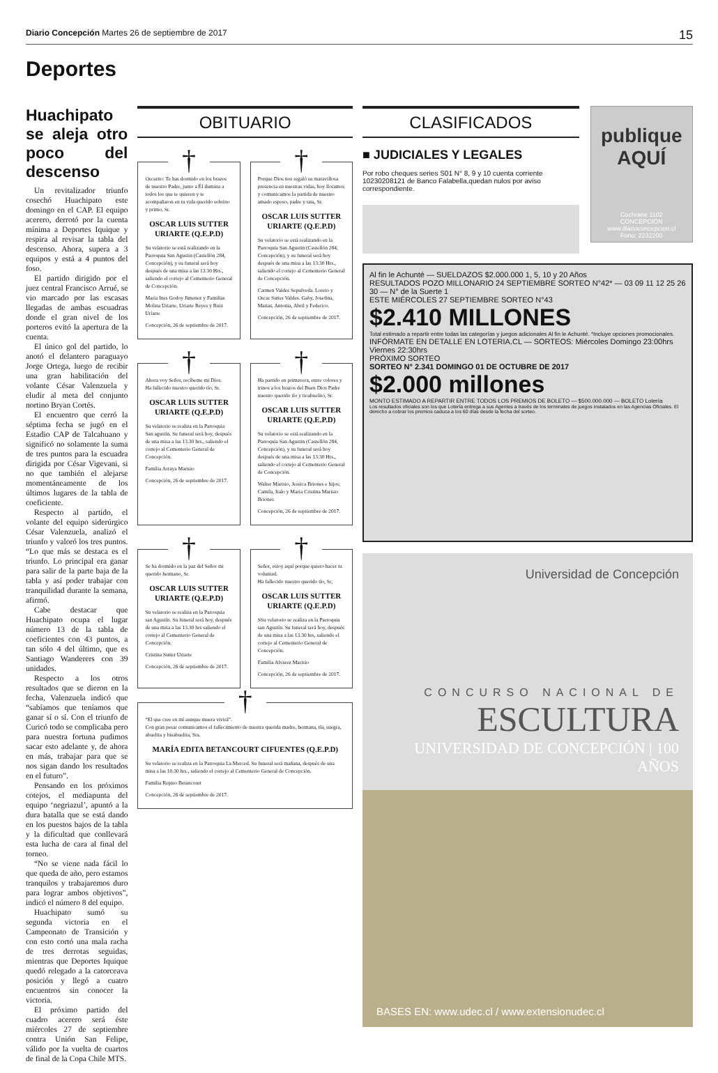Diario Concepción Martes 26 de septiembre de 2017 15
Deportes
Huachipato se aleja otro poco del descenso
Un revitalizador triunfo cosechó Huachipato este domingo en el CAP. El equipo acerero, derrotó por la cuenta mínima a Deportes Iquique y respira al revisar la tabla del descenso. Ahora, supera a 3 equipos y está a 4 puntos del foso.
El partido dirigido por el juez central Francisco Arrué, se vio marcado por las escasas llegadas de ambas escuadras donde el gran nivel de los porteros evitó la apertura de la cuenta.
El único gol del partido, lo anotó el delantero paraguayo Jorge Ortega, luego de recibir una gran habilitación del volante César Valenzuela y eludir al meta del conjunto nortino Bryan Cortés.
El encuentro que cerró la séptima fecha se jugó en el Estadio CAP de Talcahuano y significó no solamente la suma de tres puntos para la escuadra dirigida por César Vigevani, si no que también el alejarse momentáneamente de los últimos lugares de la tabla de coeficiente.
Respecto al partido, el volante del equipo siderúrgico César Valenzuela, analizó el triunfo y valoró los tres puntos. “Lo que más se destaca es el triunfo. Lo principal era ganar para salir de la parte baja de la tabla y así poder trabajar con tranquilidad durante la semana, afirmó.
Cabe destacar que Huachipato ocupa el lugar número 13 de la tabla de coeficientes con 43 puntos, a tan sólo 4 del último, que es Santiago Wanderers con 39 unidades.
Respecto a los otros resultados que se dieron en la fecha, Valenzuela indicó que “sabíamos que teníamos que ganar sí o sí. Con el triunfo de Curicó todo se complicaba pero para nuestra fortuna pudimos sacar esto adelante y, de ahora en más, trabajar para que se nos sigan dando los resultados en el futuro”.
Pensando en los próximos cotejos, el mediapunta del equipo ‘negriazul’, apuntó a la dura batalla que se está dando en los puestos bajos de la tabla y la dificultad que conllevará esta lucha de cara al final del torneo.
“No se viene nada fácil lo que queda de año, pero estamos tranquilos y trabajaremos duro para lograr ambos objetivos”, indicó el número 8 del equipo.
Huachipato sumó su segunda victoria en el Campeonato de Transición y con esto cortó una mala racha de tres derrotas seguidas, mientras que Deportes Iquique quedó relegado a la catorceava posición y llegó a cuatro encuentros sin conocer la victoria.
El próximo partido del cuadro acerero será éste miércoles 27 de septiembre contra Unión San Felipe, válido por la vuelta de cuartos de final de la Copa Chile MTS.
OBITUARIO
†
Oscarito: Te has dormido en los brazos de nuestro Padre, junto a Él ilumina a todos los que te quieren y te acompañaron en tu vida querido sobrino y primo, Sr.
OSCAR LUIS SUTTER URIARTE (Q.E.P.D)
Su velatorio se está realizando en la Parroquia San Agustin (Castellón 284, Concepción), y su funeral será hoy después de una misa a las 13.30 Hrs., saliendo el cortejo al Cementerio General de Concepción.
Maria Ines Godoy Jimenez y Familias Molina Uriarte, Uriarte Reyes y Ruiz Uriarte
Concepción, 26 de septiembre de 2017.
†
Porque Dios nos regaló su maravillosa presencia en nuestras vidas, hoy lloramos y comunicamos la partida de nuestro amado esposo, padre y tata, Sr.
OSCAR LUIS SUTTER URIARTE (Q.E.P.D)
Su velatorio se está realizando en la Parroquia San Agustin (Castellón 284, Concepción), y su funeral será hoy después de una misa a las 13:30 Hrs., saliendo el cortejo al Cementerio General de Concepción.
Carmen Valdes Sepulveda. Loreto y Oscar Sutter Valdes. Gaby, Josefina, Matias, Antonia, Abril y Federico.
Concepción, 26 de septiembre de 2017.
†
Ahora voy Señor, recíbeme mi Dios.
Ha fallecido nuestro querido tío, Sr.
OSCAR LUIS SUTTER URIARTE (Q.E.P.D)
Su velatorio se realiza en la Parroquia San agustín. Su funeral será hoy, después de una misa a las 13.30 hrs., saliendo el cortejo al Cementerio General de Concepción.
Familia Arraya Marisio
Concepción, 26 de septiembre de 2017.
†
Ha partido en primavera, entre colores y trinos a los brazos del Buen Dios Padre nuestro querido tío y tioabuelito, Sr.
OSCAR LUIS SUTTER URIARTE (Q.E.P.D)
Su velatorio se está realizando en la Parroquia San Agustin (Castellón 284, Concepción), y su funeral será hoy después de una misa a las 13:30 Hrs., saliendo el cortejo al Cementerio General de Concepción.
Walter Marisio, Jessica Briones e hijos; Camila, Italo y Maria Cristina Marisio Briones
Concepción, 26 de septiembre de 2017.
†
Se ha dormido en la paz del Señor mi querido hermano, Sr.
OSCAR LUIS SUTTER URIARTE (Q.E.P.D)
Su velatorio se realiza en la Parroquia san Agustín. Su funeral será hoy, después de una misa a las 13.30 hrs saliendo el cortejo al Cementerio General de Concepción.
Cristina Sutter Uriarte
Concepción, 26 de septiembre de 2017.
†
Señor, estoy aquí porque quiero hacer tu voluntad.
Ha fallecido nuestro querido tío, Sr,
OSCAR LUIS SUTTER URIARTE (Q.E.P.D)
SSu velatorio se realiza en la Parroquia san Agustín. Su funeral será hoy, después de una misa a las 13.30 hrs, saliendo el cortejo al Cementerio General de Concepción.
Familia Alvarez Marisio
Concepción, 26 de septiembre de 2017.
†
“El que cree en mí aunque muera vivirá”.
Con gran pesar comunicamos el fallecimiento de nuestra querida madre, hermana, tía, suegra, abuelita y bisabuelita, Sra.
MARÍA EDITA BETANCOURT CIFUENTES (Q.E.P.D)
Su velatorio se realiza en la Parroquia La Merced. Su funeral será mañana, después de una misa a las 10.30 hrs., saliendo el cortejo al Cementerio General de Concepción.
Familia Repiso Betancourt
Concepción, 26 de septiembre de 2017.
CLASIFICADOS
■ JUDICIALES Y LEGALES
Por robo cheques series S01 N° 8, 9 y 10 cuenta corriente 10230208121 de Banco Falabella,quedan nulos por aviso correspondiente.
publique AQUÍ
Cochrane 1102
CONCEPCIÓN
www.diarioconcepcion.cl
Fono: 2232200
Al fin le Achunté — SUELDAZOS $2.000.000 1, 5, 10 y 20 Años
RESULTADOS POZO MILLONARIO 24 SEPTIEMBRE SORTEO N°42* — 03 09 11 12 25 26 30 — N° de la Suerte 1
ESTE MIÉRCOLES 27 SEPTIEMBRE SORTEO N°43
$2.410 MILLONES
Total estimado a repartir entre todas las categorías y juegos adicionales Al fin le Achunté. *Incluye opciones promocionales.
INFÓRMATE EN DETALLE EN LOTERIA.CL — SORTEOS: Miércoles Domingo 23:00hrs Viernes 22:30hrs
PRÓXIMO SORTEO
SORTEO N° 2.341 DOMINGO 01 DE OCTUBRE DE 2017
$2.000 millones
MONTO ESTIMADO A REPARTIR ENTRE TODOS LOS PREMIOS DE BOLETO — $500.000.000 — BOLETO Lotería
Los resultados oficiales son los que Lotería entrega a sus Agentes a través de los terminales de juegos instalados en las Agencias Oficiales. El derecho a cobrar los premios caduca a los 60 días desde la fecha del sorteo.
Universidad de Concepción
CONCURSO NACIONAL DE
ESCULTURA
UNIVERSIDAD DE CONCEPCIÓN | 100 AÑOS
BASES EN: www.udec.cl / www.extensionudec.cl